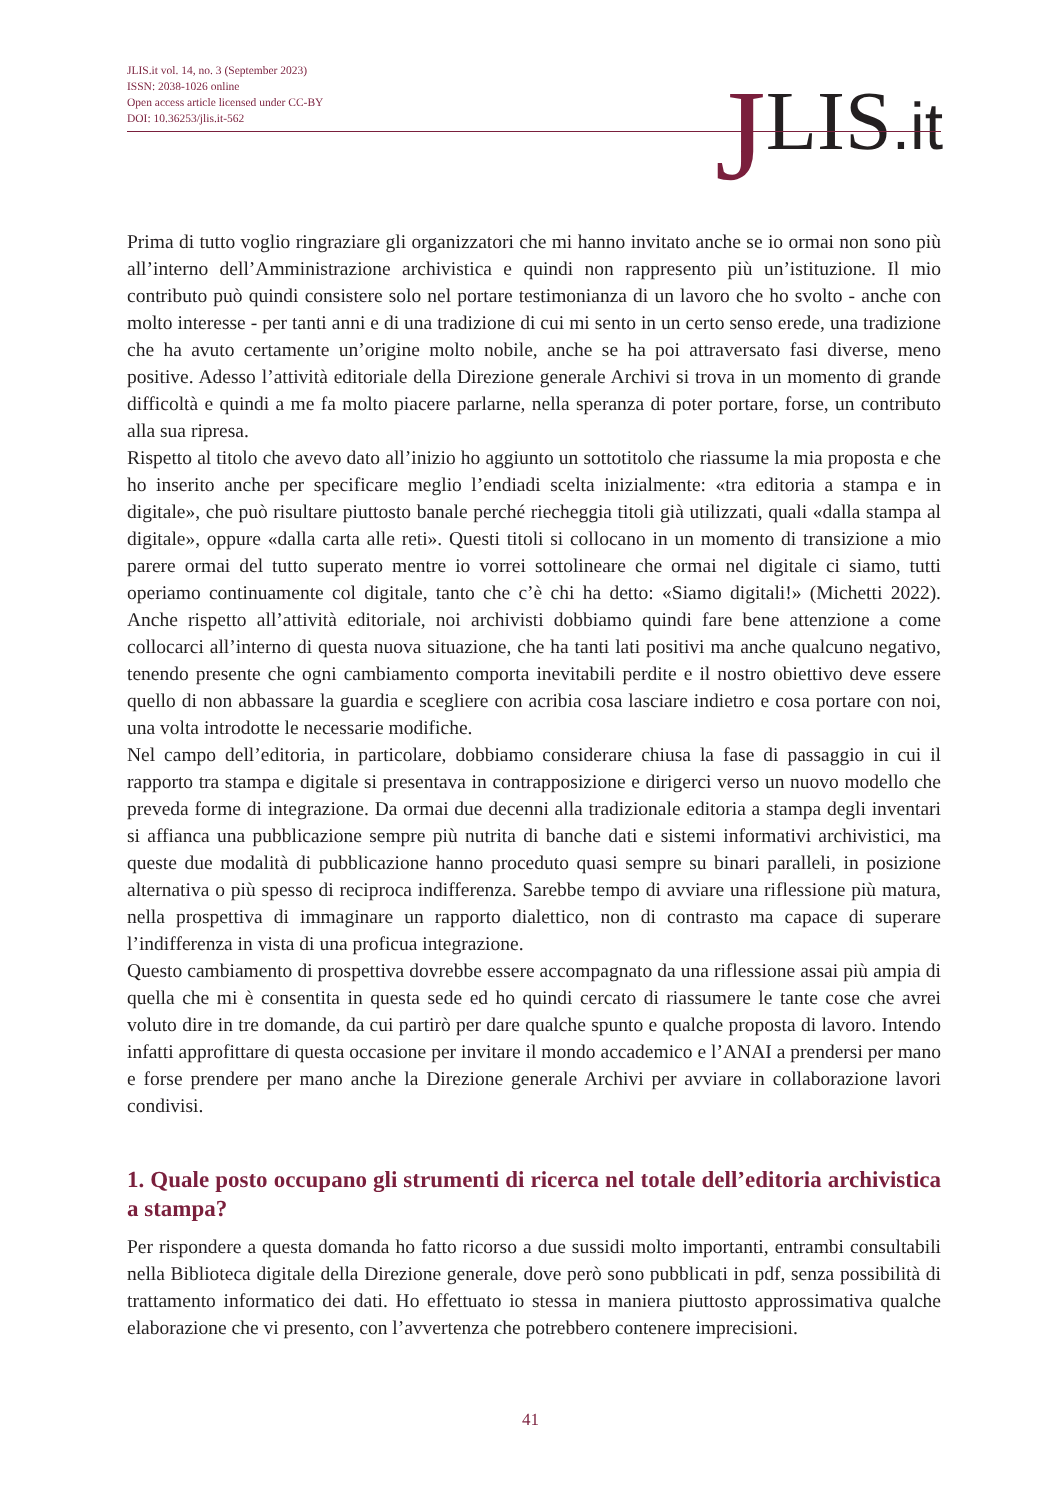JLIS.it vol. 14, no. 3 (September 2023)
ISSN: 2038-1026 online
Open access article licensed under CC-BY
DOI: 10.36253/jlis.it-562
JLIS.it
Prima di tutto voglio ringraziare gli organizzatori che mi hanno invitato anche se io ormai non sono più all’interno dell’Amministrazione archivistica e quindi non rappresento più un’istituzione. Il mio contributo può quindi consistere solo nel portare testimonianza di un lavoro che ho svolto - anche con molto interesse - per tanti anni e di una tradizione di cui mi sento in un certo senso erede, una tradizione che ha avuto certamente un’origine molto nobile, anche se ha poi attraversato fasi diverse, meno positive. Adesso l’attività editoriale della Direzione generale Archivi si trova in un momento di grande difficoltà e quindi a me fa molto piacere parlarne, nella speranza di poter portare, forse, un contributo alla sua ripresa.
Rispetto al titolo che avevo dato all’inizio ho aggiunto un sottotitolo che riassume la mia proposta e che ho inserito anche per specificare meglio l’endiadi scelta inizialmente: «tra editoria a stampa e in digitale», che può risultare piuttosto banale perché riecheggia titoli già utilizzati, quali «dalla stampa al digitale», oppure «dalla carta alle reti». Questi titoli si collocano in un momento di transizione a mio parere ormai del tutto superato mentre io vorrei sottolineare che ormai nel digitale ci siamo, tutti operiamo continuamente col digitale, tanto che c’è chi ha detto: «Siamo digitali!» (Michetti 2022). Anche rispetto all’attività editoriale, noi archivisti dobbiamo quindi fare bene attenzione a come collocarci all’interno di questa nuova situazione, che ha tanti lati positivi ma anche qualcuno negativo, tenendo presente che ogni cambiamento comporta inevitabili perdite e il nostro obiettivo deve essere quello di non abbassare la guardia e scegliere con acribia cosa lasciare indietro e cosa portare con noi, una volta introdotte le necessarie modifiche.
Nel campo dell’editoria, in particolare, dobbiamo considerare chiusa la fase di passaggio in cui il rapporto tra stampa e digitale si presentava in contrapposizione e dirigerci verso un nuovo modello che preveda forme di integrazione. Da ormai due decenni alla tradizionale editoria a stampa degli inventari si affianca una pubblicazione sempre più nutrita di banche dati e sistemi informativi archivistici, ma queste due modalità di pubblicazione hanno proceduto quasi sempre su binari paralleli, in posizione alternativa o più spesso di reciproca indifferenza. Sarebbe tempo di avviare una riflessione più matura, nella prospettiva di immaginare un rapporto dialettico, non di contrasto ma capace di superare l’indifferenza in vista di una proficua integrazione.
Questo cambiamento di prospettiva dovrebbe essere accompagnato da una riflessione assai più ampia di quella che mi è consentita in questa sede ed ho quindi cercato di riassumere le tante cose che avrei voluto dire in tre domande, da cui partirò per dare qualche spunto e qualche proposta di lavoro. Intendo infatti approfittare di questa occasione per invitare il mondo accademico e l’ANAI a prendersi per mano e forse prendere per mano anche la Direzione generale Archivi per avviare in collaborazione lavori condivisi.
1. Quale posto occupano gli strumenti di ricerca nel totale dell’editoria archivistica a stampa?
Per rispondere a questa domanda ho fatto ricorso a due sussidi molto importanti, entrambi consultabili nella Biblioteca digitale della Direzione generale, dove però sono pubblicati in pdf, senza possibilità di trattamento informatico dei dati. Ho effettuato io stessa in maniera piuttosto approssimativa qualche elaborazione che vi presento, con l’avvertenza che potrebbero contenere imprecisioni.
41